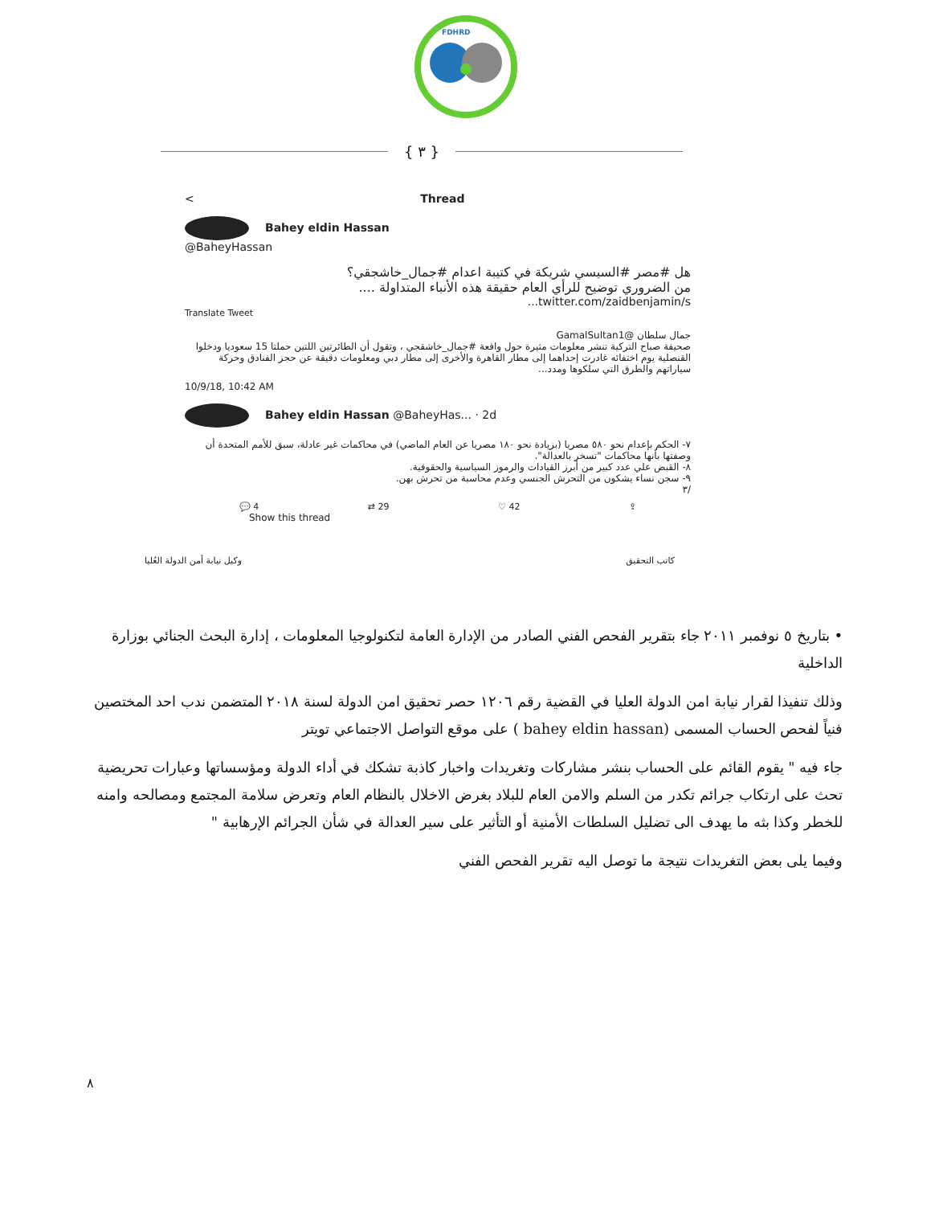FDHRD
{ ٣ }
< Thread
Bahey eldin Hassan
@BaheyHassan
هل #مصر #السيسي شريكة في كتيبة اعدام #جمال_خاشجقي؟
من الضروري توضيح للرأي العام حقيقة هذه الأنباء المتداولة ....
twitter.com/zaidbenjamin/s...
Translate Tweet
جمال سلطان @GamalSultan1
صحيفة صباح التركية تنشر معلومات مثيرة حول واقعة #جمال_خاشقجي ، وتقول أن الطائرتين اللتين حملتا 15 سعوديا ودخلوا القنصلية يوم اختفائه غادرت إحداهما إلى مطار القاهرة والأخرى إلى مطار دبي ومعلومات دقيقة عن حجز الفنادق وحركة سياراتهم والطرق التي سلكوها ومدد...
10/9/18, 10:42 AM
Bahey eldin Hassan @BaheyHas... · 2d
٧- الحكم بإعدام نحو ٥٨٠ مصريا (بزيادة نحو ١٨٠ مصريا عن العام الماضي) في محاكمات غير عادلة، سبق للأمم المتحدة أن وصفتها بأنها محاكمات "تسخر بالعدالة".
٨- القبض علي عدد كبير من أبرز القيادات والرموز السياسية والحقوقية.
٩- سجن نساء يشكون من التحرش الجنسي وعدم محاسبة من تحرش بهن.
/٣
💬 4 ⇄ 29 ♡ 42 ⇪
Show this thread
وكيل نيابة أمن الدولة العُليا كاتب التحقيق
• بتاريخ ٥ نوفمبر ٢٠١١ جاء بتقرير الفحص الفني الصادر من الإدارة العامة لتكنولوجيا المعلومات ، إدارة البحث الجنائي بوزارة الداخلية
وذلك تنفيذا لقرار نيابة امن الدولة العليا في القضية رقم ١٢٠٦ حصر تحقيق امن الدولة لسنة ٢٠١٨ المتضمن ندب احد المختصين فنياً لفحص الحساب المسمى (bahey eldin hassan ) على موقع التواصل الاجتماعي تويتر
جاء فيه " يقوم القائم على الحساب بنشر مشاركات وتغريدات واخبار كاذبة تشكك في أداء الدولة ومؤسساتها وعبارات تحريضية تحث على ارتكاب جرائم تكدر من السلم والامن العام للبلاد بغرض الاخلال بالنظام العام وتعرض سلامة المجتمع ومصالحه وامنه للخطر وكذا بثه ما يهدف الى تضليل السلطات الأمنية أو التأثير على سير العدالة في شأن الجرائم الإرهابية "
وفيما يلى بعض التغريدات نتيجة ما توصل اليه تقرير الفحص الفني
٨